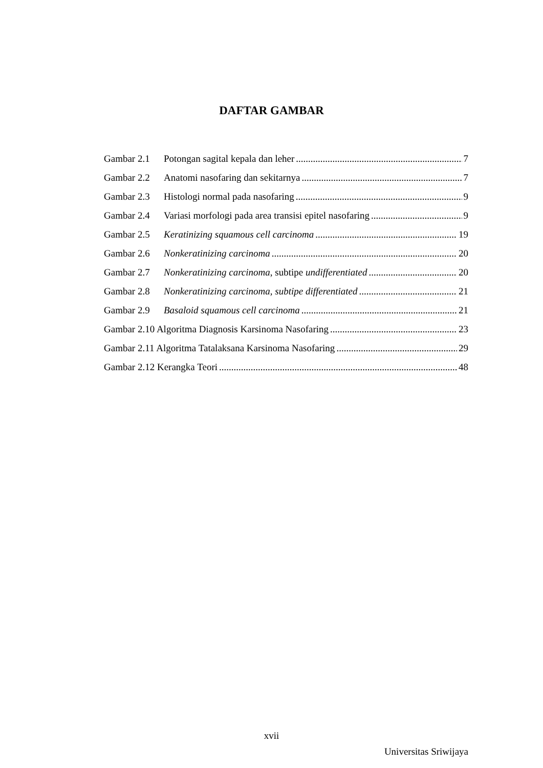DAFTAR GAMBAR
Gambar 2.1 Potongan sagital kepala dan leher 7
Gambar 2.2 Anatomi nasofaring dan sekitarnya 7
Gambar 2.3 Histologi normal pada nasofaring 9
Gambar 2.4 Variasi morfologi pada area transisi epitel nasofaring 9
Gambar 2.5 Keratinizing squamous cell carcinoma 19
Gambar 2.6 Nonkeratinizing carcinoma 20
Gambar 2.7 Nonkeratinizing carcinoma, subtipe undifferentiated 20
Gambar 2.8 Nonkeratinizing carcinoma, subtipe differentiated 21
Gambar 2.9 Basaloid squamous cell carcinoma 21
Gambar 2.10 Algoritma Diagnosis Karsinoma Nasofaring 23
Gambar 2.11 Algoritma Tatalaksana Karsinoma Nasofaring 29
Gambar 2.12 Kerangka Teori 48
xvii
Universitas Sriwijaya